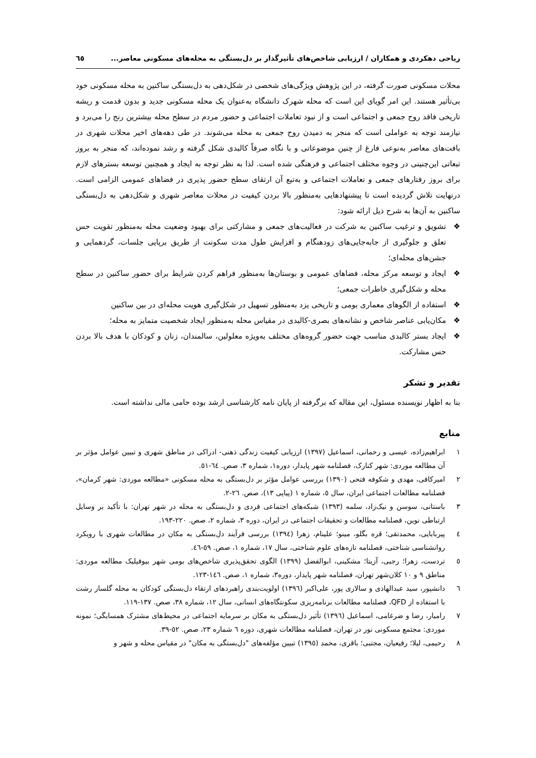ریاحی دهکردی و همکاران / ارزیابی شاخص‌های تأثیرگذار بر دل‌بستگی به محله‌های مسکونی معاصر... ٦٥
محلات مسکونی صورت گرفته، در این پژوهش ویژگی‌های شخصی در شکل‌دهی به دل‌بستگی ساکنین به محله مسکونی خود بی‌تأثیر هستند. این امر گویای این است که محله شهرک دانشگاه به‌عنوان یک محله مسکونی جدید و بدون قدمت و ریشه تاریخی فاقد روح جمعی و اجتماعی است و از نبود تعاملات اجتماعی و حضور مردم در سطح محله بیشترین رنج را می‌برد و نیازمند توجه به عواملی است که منجر به دمیدن روح جمعی به محله می‌شوند. در طی دهه‌های اخیر محلات شهری در بافت‌های معاصر به‌نوعی فارغ از چنین موضوعاتی و با نگاه صرفاً کالبدی شکل گرفته و رشد نموده‌اند، که منجر به بروز تبعاتی این‌چنینی در وجوه مختلف اجتماعی و فرهنگی شده است. لذا به نظر توجه به ایجاد و همچنین توسعه بسترهای لازم برای بروز رفتارهای جمعی و تعاملات اجتماعی و به‌تبع آن ارتقای سطح حضور پذیری در فضاهای عمومی الزامی است. درنهایت تلاش گردیده است تا پیشنهادهایی به‌منظور بالا بردن کیفیت در محلات معاصر شهری و شکل‌دهی به دل‌بستگی ساکنین به آن‌ها به شرح ذیل ارائه شود:
❖ تشویق و ترغیب ساکنین به شرکت در فعالیت‌های جمعی و مشارکتی برای بهبود وضعیت محله به‌منظور تقویت حس تعلق و جلوگیری از جابه‌جایی‌های زودهنگام و افزایش طول مدت سکونت از طریق برپایی جلسات، گردهمایی و جشن‌های محله‌ای؛
❖ ایجاد و توسعه مرکز محله، فضاهای عمومی و بوستان‌ها به‌منظور فراهم کردن شرایط برای حضور ساکنین در سطح محله و شکل‌گیری خاطرات جمعی؛
❖ استفاده از الگوهای معماری بومی و تاریخی یزد به‌منظور تسهیل در شکل‌گیری هویت محله‌ای در بین ساکنین
❖ مکان‌یابی عناصر شاخص و نشانه‌های بصری-کالبدی در مقیاس محله به‌منظور ایجاد شخصیت متمایز به محله؛
❖ ایجاد بستر کالبدی مناسب جهت حضور گروه‌های مختلف به‌ویژه معلولین، سالمندان، زنان و کودکان با هدف بالا بردن حس مشارکت.
تقدیر و تشکر
بنا به اظهار نویسنده مسئول، این مقاله که برگرفته از پایان نامه کارشناسی ارشد بوده حامی مالی نداشته است.
منابع
١ ابراهیم‌زاده، عیسی و رحمانی، اسماعیل (١٣٩٧) ارزیابی کیفیت زندگی ذهنی- ادراکی در مناطق شهری و تبیین عوامل مؤثر بر آن مطالعه موردی: شهر کنارک، فصلنامه شهر پایدار، دوره١، شماره ٣، صص. ٦٤-٥١.
٢ امیرکافی، مهدی و شکوفه فتحی (١٣٩٠) بررسی عوامل مؤثر بر دل‌بستگی به محله مسکونی «مطالعه موردی: شهر کرمان»، فصلنامه مطالعات اجتماعی ایران، سال ٥، شماره ١ (پیاپی ١٣)، صص. ٢٦-٢.
٣ باستانی، سوسن و نیک‌زاد، سلمه (١٣٩٣) شبکه‌های اجتماعی فردی و دل‌بستگی به محله در شهر تهران: با تأکید بر وسایل ارتباطی نوین، فصلنامه مطالعات و تحقیقات اجتماعی در ایران، دوره ٣، شماره ٢، صص. ٢٢٠-١٩٣.
٤ پیربابایی، محمدتقی؛ قره بگلو، مینو؛ علینام، زهرا (١٣٩٤) بررسی فرآیند دل‌بستگی به مکان در مطالعات شهری با رویکرد روانشناسی شناختی، فصلنامه تازه‌های علوم شناختی، سال ١٧، شماره ١، صص. ٥٩-٤٦.
٥ تردست، زهرا؛ رجبی، آزیتا؛ مشکینی، ابوالفضل (١٣٩٩) الگوی تحقق‌پذیری شاخص‌های بومی شهر بیوفیلیک مطالعه موردی: مناطق ٩ و ١٠ کلان‌شهر تهران، فصلنامه شهر پایدار، دوره٣، شماره ١، صص. ١٤٦-١٢٣.
٦ دانشپور، سید عبدالهادی و سالاری پور، علی‌اکبر (١٣٩٦) اولویت‌بندی راهبردهای ارتقاء دل‌بستگی کودکان به محله گلسار رشت با استفاده از QFD، فصلنامه مطالعات برنامه‌ریزی سکونتگاه‌های انسانی، سال ١٢، شماره ٣٨، صص. ١٣٧-١١٩.
٧ رامیار، رضا و ضرغامی، اسماعیل (١٣٩٦) تأثیر دل‌بستگی به مکان بر سرمایه اجتماعی در محیط‌های مشترک همسایگی؛ نمونه موردی: مجتمع مسکونی نور در تهران، فصلنامه مطالعات شهری، دوره ٦ شماره ٢٣، صص. ٥٢-٣٩.
٨ رحیمی، لیلا؛ رفیعیان، مجتبی؛ باقری، محمد (١٣٩٥) تبیین مؤلفه‌های "دل‌بستگی به مکان" در مقیاس محله و شهر و